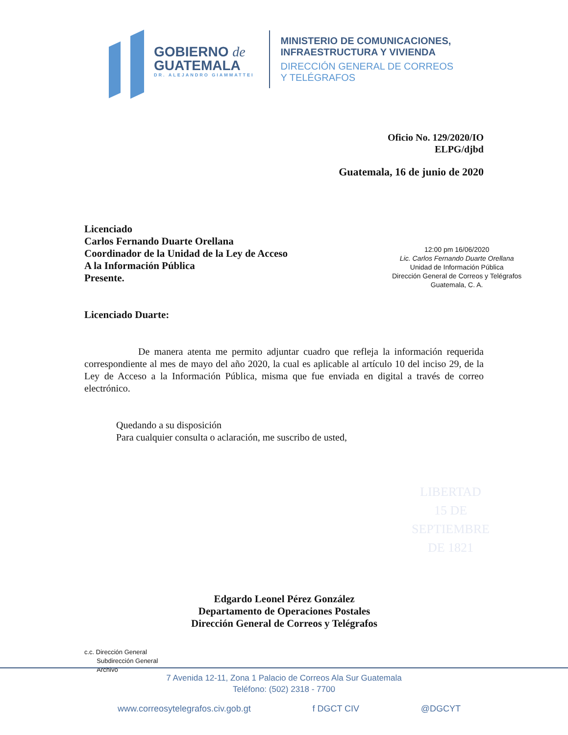LIBERTAD
15 DE
SEPTIEMBRE
DE 1821
GOBIERNO de
GUATEMALA
DR. ALEJANDRO GIAMMATTEI
MINISTERIO DE COMUNICACIONES,
INFRAESTRUCTURA Y VIVIENDA
DIRECCIÓN GENERAL DE CORREOS
Y TELÉGRAFOS
Oficio No. 129/2020/IO
ELPG/djbd
Guatemala, 16 de junio de 2020
Licenciado
Carlos Fernando Duarte Orellana
Coordinador de la Unidad de la Ley de Acceso
A la Información Pública
Presente.
12:00 pm 16/06/2020
Lic. Carlos Fernando Duarte Orellana
Unidad de Información Pública
Dirección General de Correos y Telégrafos
Guatemala, C. A.
Licenciado Duarte:
De manera atenta me permito adjuntar cuadro que refleja la información requerida correspondiente al mes de mayo del año 2020, la cual es aplicable al artículo 10 del inciso 29, de la Ley de Acceso a la Información Pública, misma que fue enviada en digital a través de correo electrónico.
Quedando a su disposición
Para cualquier consulta o aclaración, me suscribo de usted,
Edgardo Leonel Pérez González
Departamento de Operaciones Postales
Dirección General de Correos y Telégrafos
c.c. Dirección General
Subdirección General
Archivo
7 Avenida 12-11, Zona 1 Palacio de Correos Ala Sur Guatemala
Teléfono: (502) 2318 - 7700
www.correosytelegrafos.civ.gob.gt f DGCT CIV @DGCYT